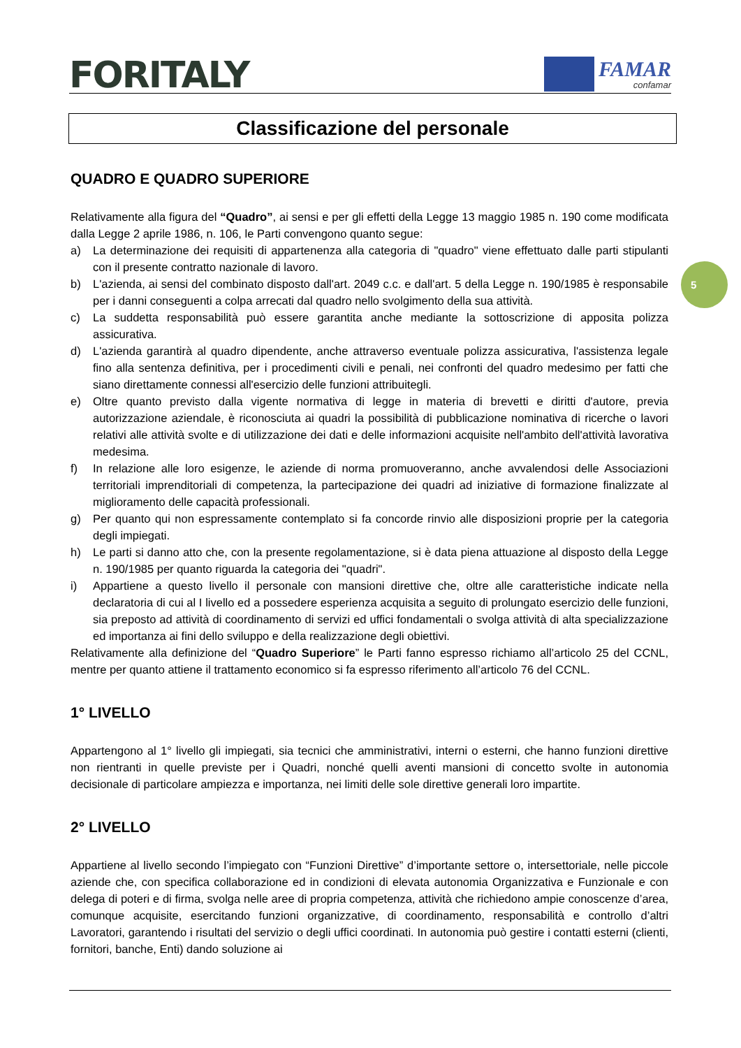FORITALY
FAMAR
confamar
5
Classificazione del personale
QUADRO E QUADRO SUPERIORE
Relativamente alla figura del “Quadro”, ai sensi e per gli effetti della Legge 13 maggio 1985 n. 190 come modificata dalla Legge 2 aprile 1986, n. 106, le Parti convengono quanto segue:
a) La determinazione dei requisiti di appartenenza alla categoria di "quadro" viene effettuato dalle parti stipulanti con il presente contratto nazionale di lavoro.
b) L'azienda, ai sensi del combinato disposto dall'art. 2049 c.c. e dall'art. 5 della Legge n. 190/1985 è responsabile per i danni conseguenti a colpa arrecati dal quadro nello svolgimento della sua attività.
c) La suddetta responsabilità può essere garantita anche mediante la sottoscrizione di apposita polizza assicurativa.
d) L'azienda garantirà al quadro dipendente, anche attraverso eventuale polizza assicurativa, l'assistenza legale fino alla sentenza definitiva, per i procedimenti civili e penali, nei confronti del quadro medesimo per fatti che siano direttamente connessi all'esercizio delle funzioni attribuitegli.
e) Oltre quanto previsto dalla vigente normativa di legge in materia di brevetti e diritti d'autore, previa autorizzazione aziendale, è riconosciuta ai quadri la possibilità di pubblicazione nominativa di ricerche o lavori relativi alle attività svolte e di utilizzazione dei dati e delle informazioni acquisite nell'ambito dell'attività lavorativa medesima.
f) In relazione alle loro esigenze, le aziende di norma promuoveranno, anche avvalendosi delle Associazioni territoriali imprenditoriali di competenza, la partecipazione dei quadri ad iniziative di formazione finalizzate al miglioramento delle capacità professionali.
g) Per quanto qui non espressamente contemplato si fa concorde rinvio alle disposizioni proprie per la categoria degli impiegati.
h) Le parti si danno atto che, con la presente regolamentazione, si è data piena attuazione al disposto della Legge n. 190/1985 per quanto riguarda la categoria dei "quadri".
i) Appartiene a questo livello il personale con mansioni direttive che, oltre alle caratteristiche indicate nella declaratoria di cui al I livello ed a possedere esperienza acquisita a seguito di prolungato esercizio delle funzioni, sia preposto ad attività di coordinamento di servizi ed uffici fondamentali o svolga attività di alta specializzazione ed importanza ai fini dello sviluppo e della realizzazione degli obiettivi.
Relativamente alla definizione del “Quadro Superiore” le Parti fanno espresso richiamo all’articolo 25 del CCNL, mentre per quanto attiene il trattamento economico si fa espresso riferimento all’articolo 76 del CCNL.
1° LIVELLO
Appartengono al 1° livello gli impiegati, sia tecnici che amministrativi, interni o esterni, che hanno funzioni direttive non rientranti in quelle previste per i Quadri, nonché quelli aventi mansioni di concetto svolte in autonomia decisionale di particolare ampiezza e importanza, nei limiti delle sole direttive generali loro impartite.
2° LIVELLO
Appartiene al livello secondo l’impiegato con “Funzioni Direttive” d’importante settore o, intersettoriale, nelle piccole aziende che, con specifica collaborazione ed in condizioni di elevata autonomia Organizzativa e Funzionale e con delega di poteri e di firma, svolga nelle aree di propria competenza, attività che richiedono ampie conoscenze d’area, comunque acquisite, esercitando funzioni organizzative, di coordinamento, responsabilità e controllo d’altri Lavoratori, garantendo i risultati del servizio o degli uffici coordinati. In autonomia può gestire i contatti esterni (clienti, fornitori, banche, Enti) dando soluzione ai